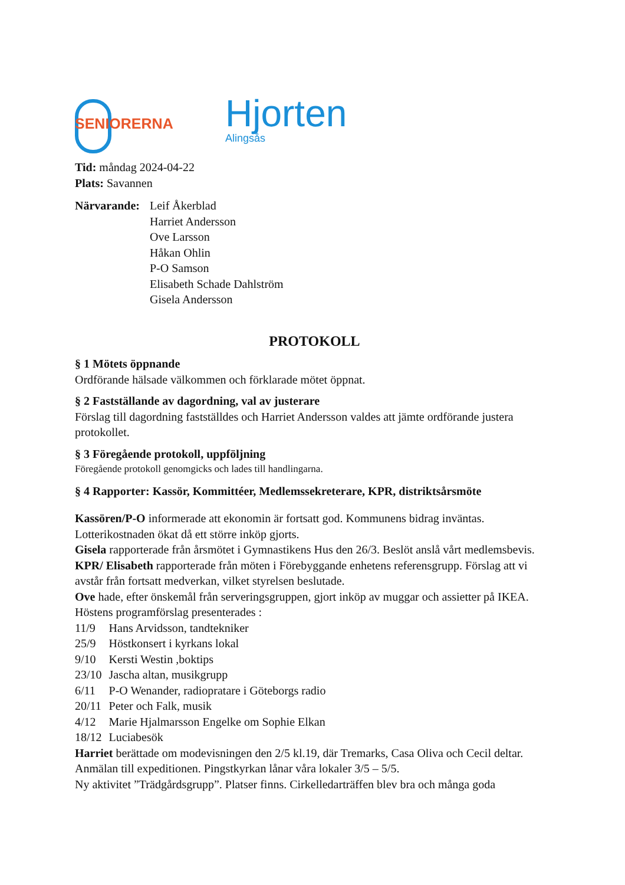SENIORERNA
Hjorten
Alingsås
Tid: måndag 2024-04-22
Plats: Savannen
Närvarande:
Leif Åkerblad
Harriet Andersson
Ove Larsson
Håkan Ohlin
P-O Samson
Elisabeth Schade Dahlström
Gisela Andersson
PROTOKOLL
§ 1 Mötets öppnande
Ordförande hälsade välkommen och förklarade mötet öppnat.
§ 2 Fastställande av dagordning, val av justerare
Förslag till dagordning fastställdes och Harriet Andersson valdes att jämte ordförande justera protokollet.
§ 3 Föregående protokoll, uppföljning
Föregående protokoll genomgicks och lades till handlingarna.
§ 4 Rapporter: Kassör, Kommittéer, Medlemssekreterare, KPR, distriktsårsmöte
Kassören/P-O informerade att ekonomin är fortsatt god. Kommunens bidrag inväntas. Lotterikostnaden ökat då ett större inköp gjorts.
Gisela rapporterade från årsmötet i Gymnastikens Hus den 26/3. Beslöt anslå vårt medlemsbevis.
KPR/ Elisabeth rapporterade från möten i Förebyggande enhetens referensgrupp. Förslag att vi avstår från fortsatt medverkan, vilket styrelsen beslutade.
Ove hade, efter önskemål från serveringsgruppen, gjort inköp av muggar och assietter på IKEA. Höstens programförslag presenterades :
| 11/9 | Hans Arvidsson, tandtekniker |
| 25/9 | Höstkonsert i kyrkans lokal |
| 9/10 | Kersti Westin ,boktips |
| 23/10 | Jascha altan, musikgrupp |
| 6/11 | P-O Wenander, radiopratare i Göteborgs radio |
| 20/11 | Peter och Falk, musik |
| 4/12 | Marie Hjalmarsson Engelke om Sophie Elkan |
| 18/12 | Luciabesök |
Harriet berättade om modevisningen den 2/5 kl.19, där Tremarks, Casa Oliva och Cecil deltar. Anmälan till expeditionen. Pingstkyrkan lånar våra lokaler 3/5 – 5/5.
Ny aktivitet ”Trädgårdsgrupp”. Platser finns. Cirkelledarträffen blev bra och många goda